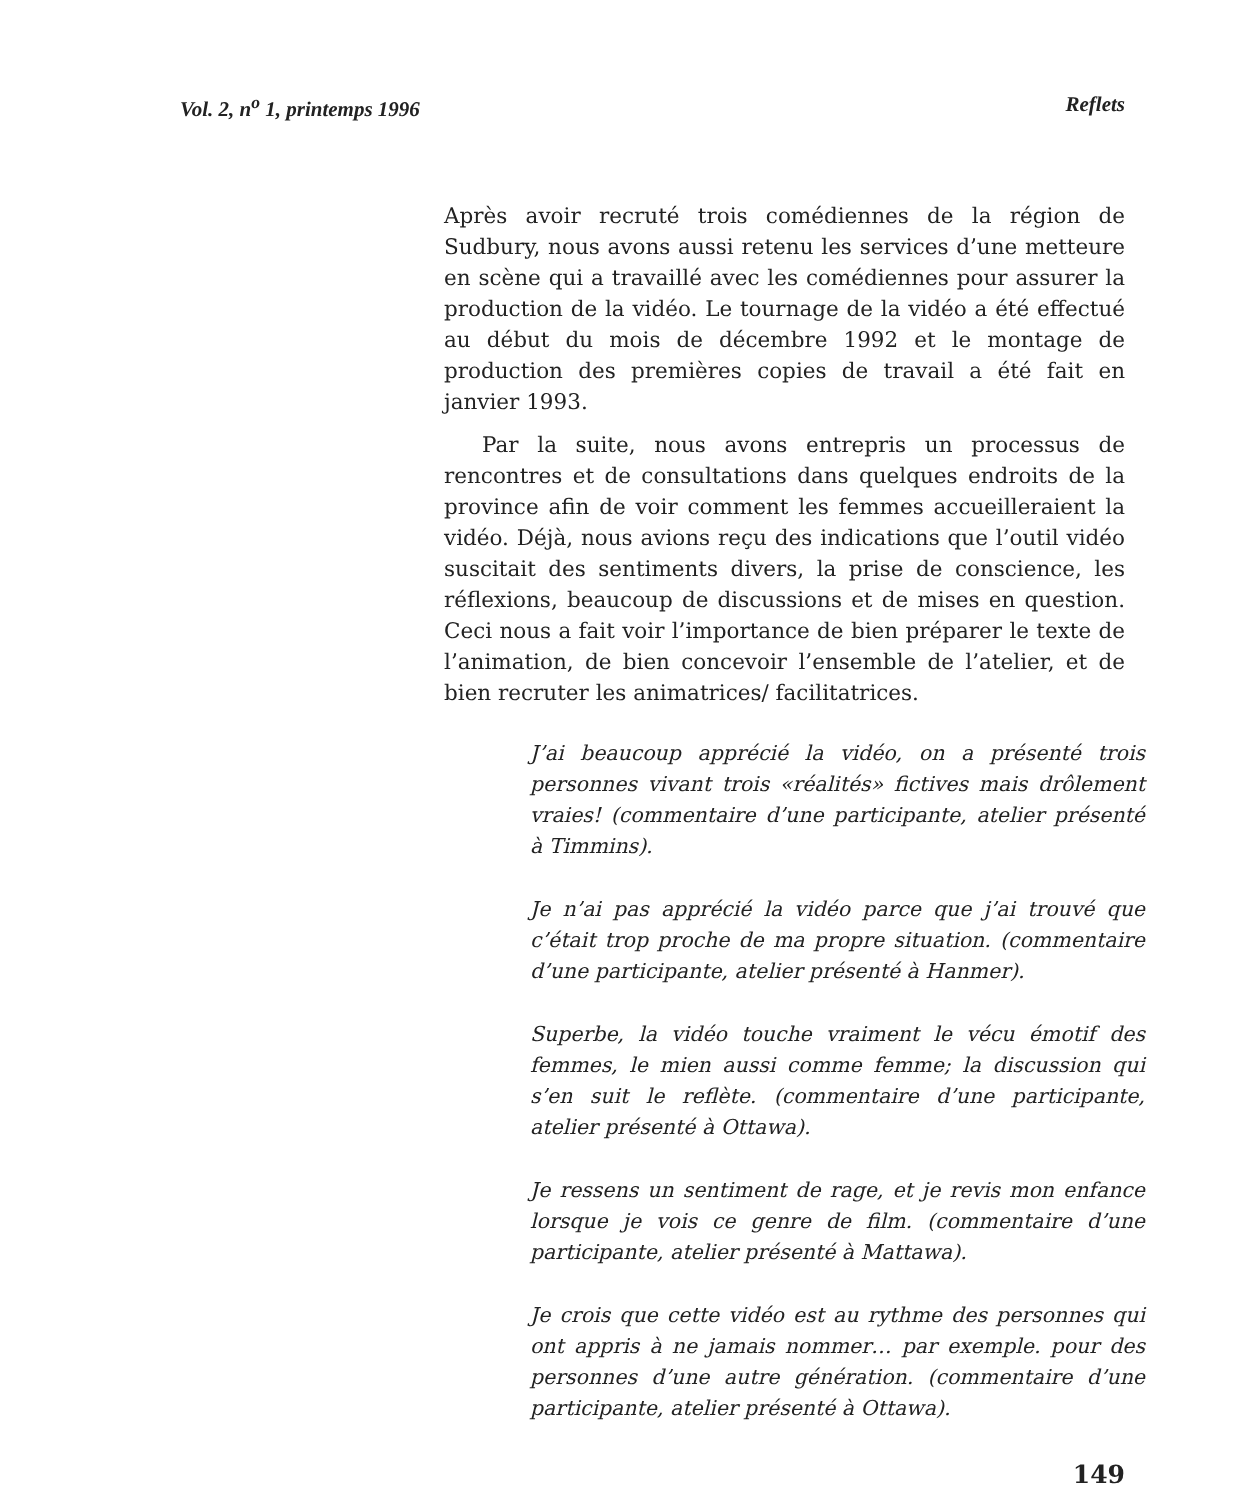Vol. 2, n<sup>o</sup> 1, printemps 1996 Reflets
Après avoir recruté trois comédiennes de la région de Sudbury, nous avons aussi retenu les services d’une metteure en scène qui a travaillé avec les comédiennes pour assurer la production de la vidéo. Le tournage de la vidéo a été effectué au début du mois de décembre 1992 et le montage de production des premières copies de travail a été fait en janvier 1993.
Par la suite, nous avons entrepris un processus de rencontres et de consultations dans quelques endroits de la province afin de voir comment les femmes accueilleraient la vidéo. Déjà, nous avions reçu des indications que l’outil vidéo suscitait des sentiments divers, la prise de conscience, les réflexions, beaucoup de discussions et de mises en question. Ceci nous a fait voir l’importance de bien préparer le texte de l’animation, de bien concevoir l’ensemble de l’atelier, et de bien recruter les animatrices/ facilitatrices.
J’ai beaucoup apprécié la vidéo, on a présenté trois personnes vivant trois «réalités» fictives mais drôlement vraies! (commentaire d’une participante, atelier présenté à Timmins).
Je n’ai pas apprécié la vidéo parce que j’ai trouvé que c’était trop proche de ma propre situation. (commentaire d’une participante, atelier présenté à Hanmer).
Superbe, la vidéo touche vraiment le vécu émotif des femmes, le mien aussi comme femme; la discussion qui s’en suit le reflète. (commentaire d’une participante, atelier présenté à Ottawa).
Je ressens un sentiment de rage, et je revis mon enfance lorsque je vois ce genre de film. (commentaire d’une participante, atelier présenté à Mattawa).
Je crois que cette vidéo est au rythme des personnes qui ont appris à ne jamais nommer… par exemple. pour des personnes d’une autre génération. (commentaire d’une participante, atelier présenté à Ottawa).
149